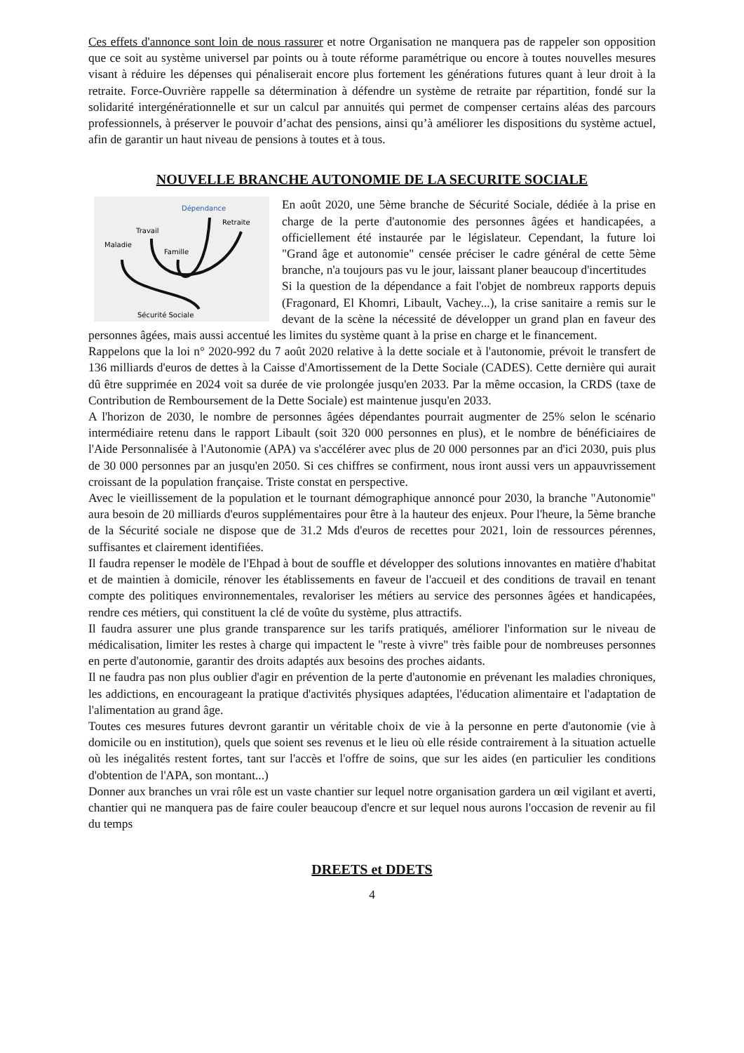Ces effets d'annonce sont loin de nous rassurer et notre Organisation ne manquera pas de rappeler son opposition que ce soit au système universel par points ou à toute réforme paramétrique ou encore à toutes nouvelles mesures visant à réduire les dépenses qui pénaliserait encore plus fortement les générations futures quant à leur droit à la retraite. Force-Ouvrière rappelle sa détermination à défendre un système de retraite par répartition, fondé sur la solidarité intergénérationnelle et sur un calcul par annuités qui permet de compenser certains aléas des parcours professionnels, à préserver le pouvoir d’achat des pensions, ainsi qu’à améliorer les dispositions du système actuel, afin de garantir un haut niveau de pensions à toutes et à tous.
NOUVELLE BRANCHE AUTONOMIE DE LA SECURITE SOCIALE
Dépendance
Retraite
Travail
Maladie
Famille
Sécurité Sociale
En août 2020, une 5ème branche de Sécurité Sociale, dédiée à la prise en charge de la perte d'autonomie des personnes âgées et handicapées, a officiellement été instaurée par le législateur. Cependant, la future loi "Grand âge et autonomie" censée préciser le cadre général de cette 5ème branche, n'a toujours pas vu le jour, laissant planer beaucoup d'incertitudes
Si la question de la dépendance a fait l'objet de nombreux rapports depuis (Fragonard, El Khomri, Libault, Vachey...), la crise sanitaire a remis sur le devant de la scène la nécessité de développer un grand plan en faveur des personnes âgées, mais aussi accentué les limites du système quant à la prise en charge et le financement.
Rappelons que la loi n° 2020-992 du 7 août 2020 relative à la dette sociale et à l'autonomie, prévoit le transfert de 136 milliards d'euros de dettes à la Caisse d'Amortissement de la Dette Sociale (CADES). Cette dernière qui aurait dû être supprimée en 2024 voit sa durée de vie prolongée jusqu'en 2033. Par la même occasion, la CRDS (taxe de Contribution de Remboursement de la Dette Sociale) est maintenue jusqu'en 2033.
A l'horizon de 2030, le nombre de personnes âgées dépendantes pourrait augmenter de 25% selon le scénario intermédiaire retenu dans le rapport Libault (soit 320 000 personnes en plus), et le nombre de bénéficiaires de l'Aide Personnalisée à l'Autonomie (APA) va s'accélérer avec plus de 20 000 personnes par an d'ici 2030, puis plus de 30 000 personnes par an jusqu'en 2050. Si ces chiffres se confirment, nous iront aussi vers un appauvrissement croissant de la population française. Triste constat en perspective.
Avec le vieillissement de la population et le tournant démographique annoncé pour 2030, la branche "Autonomie" aura besoin de 20 milliards d'euros supplémentaires pour être à la hauteur des enjeux. Pour l'heure, la 5ème branche de la Sécurité sociale ne dispose que de 31.2 Mds d'euros de recettes pour 2021, loin de ressources pérennes, suffisantes et clairement identifiées.
Il faudra repenser le modèle de l'Ehpad à bout de souffle et développer des solutions innovantes en matière d'habitat et de maintien à domicile, rénover les établissements en faveur de l'accueil et des conditions de travail en tenant compte des politiques environnementales, revaloriser les métiers au service des personnes âgées et handicapées, rendre ces métiers, qui constituent la clé de voûte du système, plus attractifs.
Il faudra assurer une plus grande transparence sur les tarifs pratiqués, améliorer l'information sur le niveau de médicalisation, limiter les restes à charge qui impactent le "reste à vivre" très faible pour de nombreuses personnes en perte d'autonomie, garantir des droits adaptés aux besoins des proches aidants.
Il ne faudra pas non plus oublier d'agir en prévention de la perte d'autonomie en prévenant les maladies chroniques, les addictions, en encourageant la pratique d'activités physiques adaptées, l'éducation alimentaire et l'adaptation de l'alimentation au grand âge.
Toutes ces mesures futures devront garantir un véritable choix de vie à la personne en perte d'autonomie (vie à domicile ou en institution), quels que soient ses revenus et le lieu où elle réside contrairement à la situation actuelle où les inégalités restent fortes, tant sur l'accès et l'offre de soins, que sur les aides (en particulier les conditions d'obtention de l'APA, son montant...)
Donner aux branches un vrai rôle est un vaste chantier sur lequel notre organisation gardera un œil vigilant et averti, chantier qui ne manquera pas de faire couler beaucoup d'encre et sur lequel nous aurons l'occasion de revenir au fil du temps
DREETS et DDETS
4